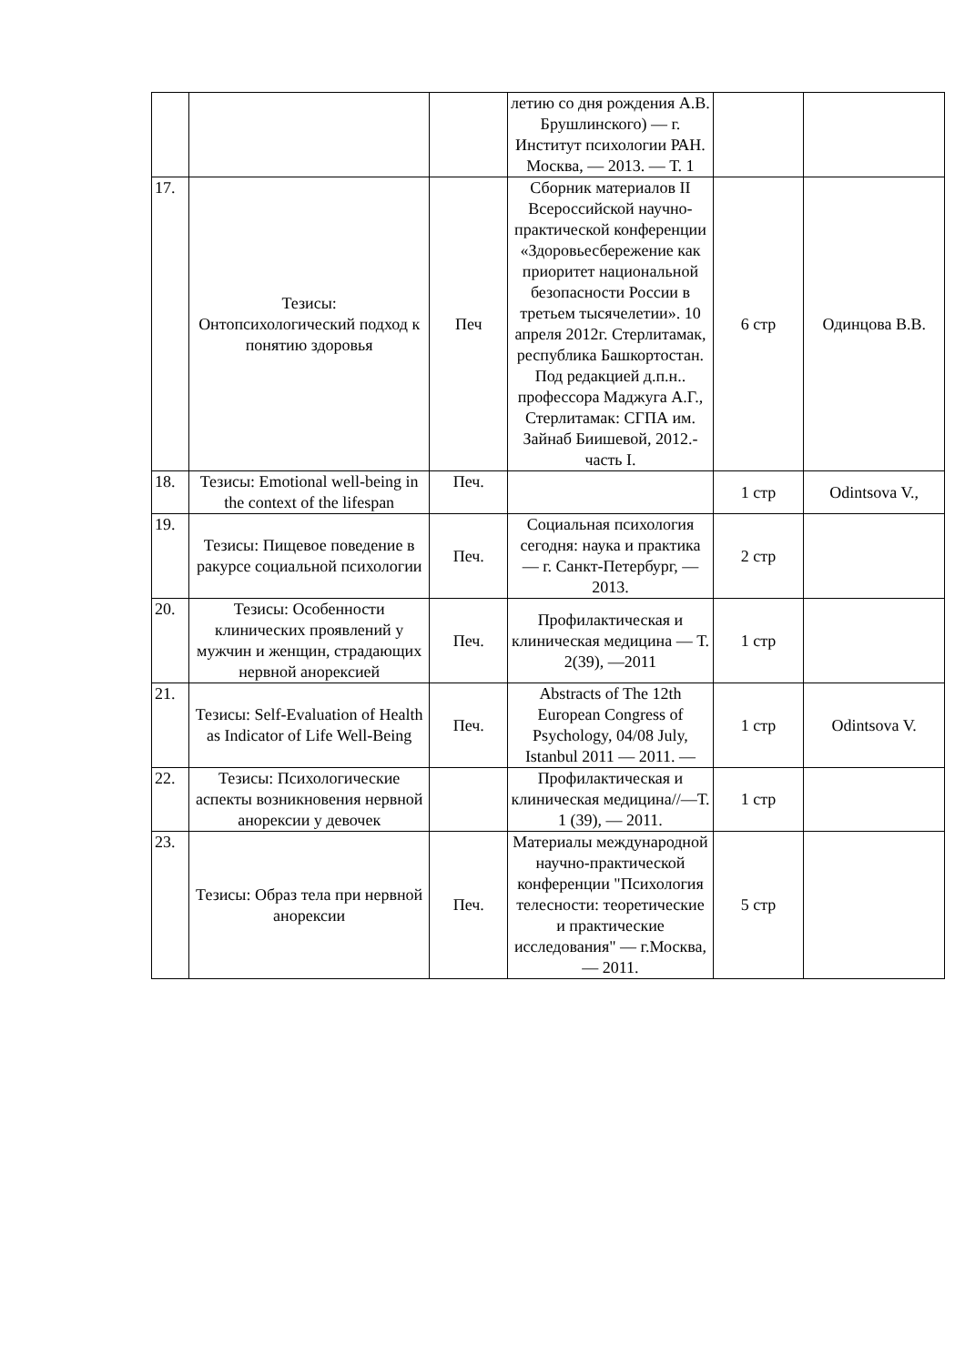| | | | летию со дня рождения А.В. Брушлинского) — г. Институт психологии РАН. Москва, — 2013. — Т. 1 | | |
| 17. | Тезисы: Онтопсихологический подход к понятию здоровья | Печ | Сборник материалов II Всероссийской научно-практической конференции «Здоровьесбережение как приоритет национальной безопасности России в третьем тысячелетии». 10 апреля 2012г. Стерлитамак, республика Башкортостан. Под редакцией д.п.н.. профессора Маджуга А.Г., Стерлитамак: СГПА им. Зайнаб Биишевой, 2012.- часть I. | 6 стр | Одинцова В.В. |
| 18. | Тезисы: Emotional well-being in the context of the lifespan | Печ. | | 1 стр | Odintsova V., |
| 19. | Тезисы: Пищевое поведение в ракурсе социальной психологии | Печ. | Социальная психология сегодня: наука и практика — г. Санкт-Петербург, — 2013. | 2 стр | |
| 20. | Тезисы: Особенности клинических проявлений у мужчин и женщин, страдающих нервной анорексией | Печ. | Профилактическая и клиническая медицина — Т. 2(39), —2011 | 1 стр | |
| 21. | Тезисы: Self-Evaluation of Health as Indicator of Life Well-Being | Печ. | Abstracts of The 12th European Congress of Psychology, 04/08 July, Istanbul 2011 — 2011. — | 1 стр | Odintsova V. |
| 22. | Тезисы: Психологические аспекты возникновения нервной анорексии у девочек | | Профилактическая и клиническая медицина//—Т. 1 (39), — 2011. | 1 стр | |
| 23. | Тезисы: Образ тела при нервной анорексии | Печ. | Материалы международной научно-практической конференции "Психология телесности: теоретические и практические исследования" — г.Москва, — 2011. | 5 стр | |